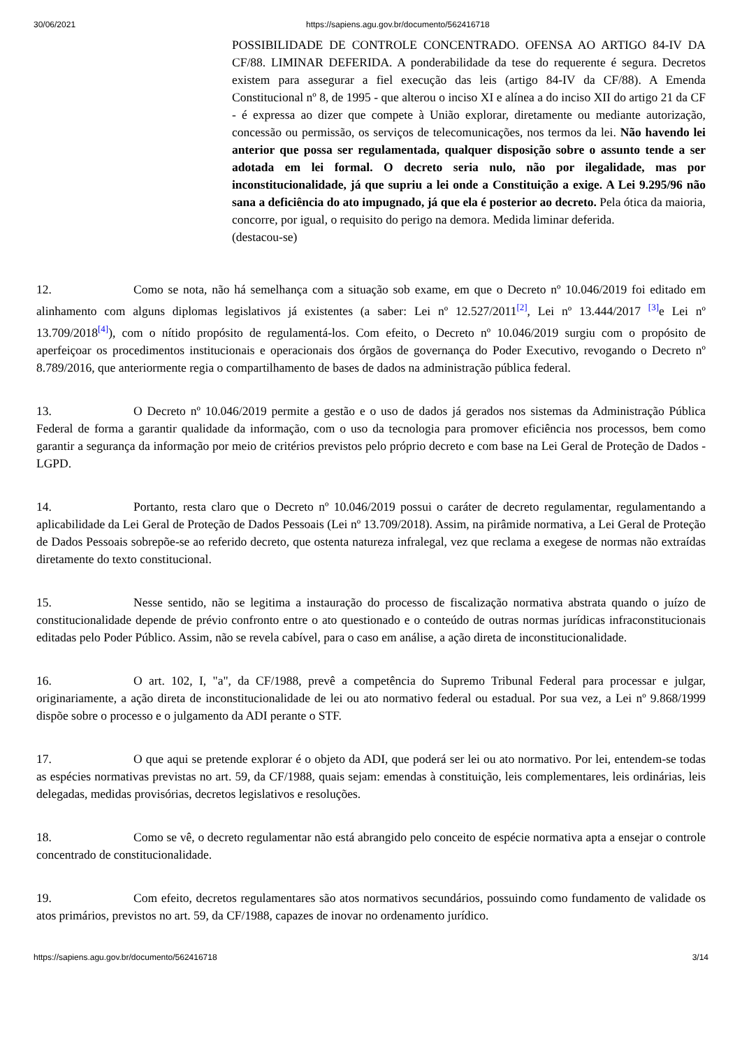30/06/2021 https://sapiens.agu.gov.br/documento/562416718
POSSIBILIDADE DE CONTROLE CONCENTRADO. OFENSA AO ARTIGO 84-IV DA CF/88. LIMINAR DEFERIDA. A ponderabilidade da tese do requerente é segura. Decretos existem para assegurar a fiel execução das leis (artigo 84-IV da CF/88). A Emenda Constitucional nº 8, de 1995 - que alterou o inciso XI e alínea a do inciso XII do artigo 21 da CF - é expressa ao dizer que compete à União explorar, diretamente ou mediante autorização, concessão ou permissão, os serviços de telecomunicações, nos termos da lei. Não havendo lei anterior que possa ser regulamentada, qualquer disposição sobre o assunto tende a ser adotada em lei formal. O decreto seria nulo, não por ilegalidade, mas por inconstitucionalidade, já que supriu a lei onde a Constituição a exige. A Lei 9.295/96 não sana a deficiência do ato impugnado, já que ela é posterior ao decreto. Pela ótica da maioria, concorre, por igual, o requisito do perigo na demora. Medida liminar deferida.
(destacou-se)
12. Como se nota, não há semelhança com a situação sob exame, em que o Decreto nº 10.046/2019 foi editado em alinhamento com alguns diplomas legislativos já existentes (a saber: Lei nº 12.527/2011<sup>[2]</sup>, Lei nº 13.444/2017 <sup>[3]</sup>e Lei nº 13.709/2018<sup>[4]</sup>), com o nítido propósito de regulamentá-los. Com efeito, o Decreto nº 10.046/2019 surgiu com o propósito de aperfeiçoar os procedimentos institucionais e operacionais dos órgãos de governança do Poder Executivo, revogando o Decreto nº 8.789/2016, que anteriormente regia o compartilhamento de bases de dados na administração pública federal.
13. O Decreto nº 10.046/2019 permite a gestão e o uso de dados já gerados nos sistemas da Administração Pública Federal de forma a garantir qualidade da informação, com o uso da tecnologia para promover eficiência nos processos, bem como garantir a segurança da informação por meio de critérios previstos pelo próprio decreto e com base na Lei Geral de Proteção de Dados - LGPD.
14. Portanto, resta claro que o Decreto nº 10.046/2019 possui o caráter de decreto regulamentar, regulamentando a aplicabilidade da Lei Geral de Proteção de Dados Pessoais (Lei nº 13.709/2018). Assim, na pirâmide normativa, a Lei Geral de Proteção de Dados Pessoais sobrepõe-se ao referido decreto, que ostenta natureza infralegal, vez que reclama a exegese de normas não extraídas diretamente do texto constitucional.
15. Nesse sentido, não se legitima a instauração do processo de fiscalização normativa abstrata quando o juízo de constitucionalidade depende de prévio confronto entre o ato questionado e o conteúdo de outras normas jurídicas infraconstitucionais editadas pelo Poder Público. Assim, não se revela cabível, para o caso em análise, a ação direta de inconstitucionalidade.
16. O art. 102, I, "a", da CF/1988, prevê a competência do Supremo Tribunal Federal para processar e julgar, originariamente, a ação direta de inconstitucionalidade de lei ou ato normativo federal ou estadual. Por sua vez, a Lei nº 9.868/1999 dispõe sobre o processo e o julgamento da ADI perante o STF.
17. O que aqui se pretende explorar é o objeto da ADI, que poderá ser lei ou ato normativo. Por lei, entendem-se todas as espécies normativas previstas no art. 59, da CF/1988, quais sejam: emendas à constituição, leis complementares, leis ordinárias, leis delegadas, medidas provisórias, decretos legislativos e resoluções.
18. Como se vê, o decreto regulamentar não está abrangido pelo conceito de espécie normativa apta a ensejar o controle concentrado de constitucionalidade.
19. Com efeito, decretos regulamentares são atos normativos secundários, possuindo como fundamento de validade os atos primários, previstos no art. 59, da CF/1988, capazes de inovar no ordenamento jurídico.
https://sapiens.agu.gov.br/documento/562416718 3/14